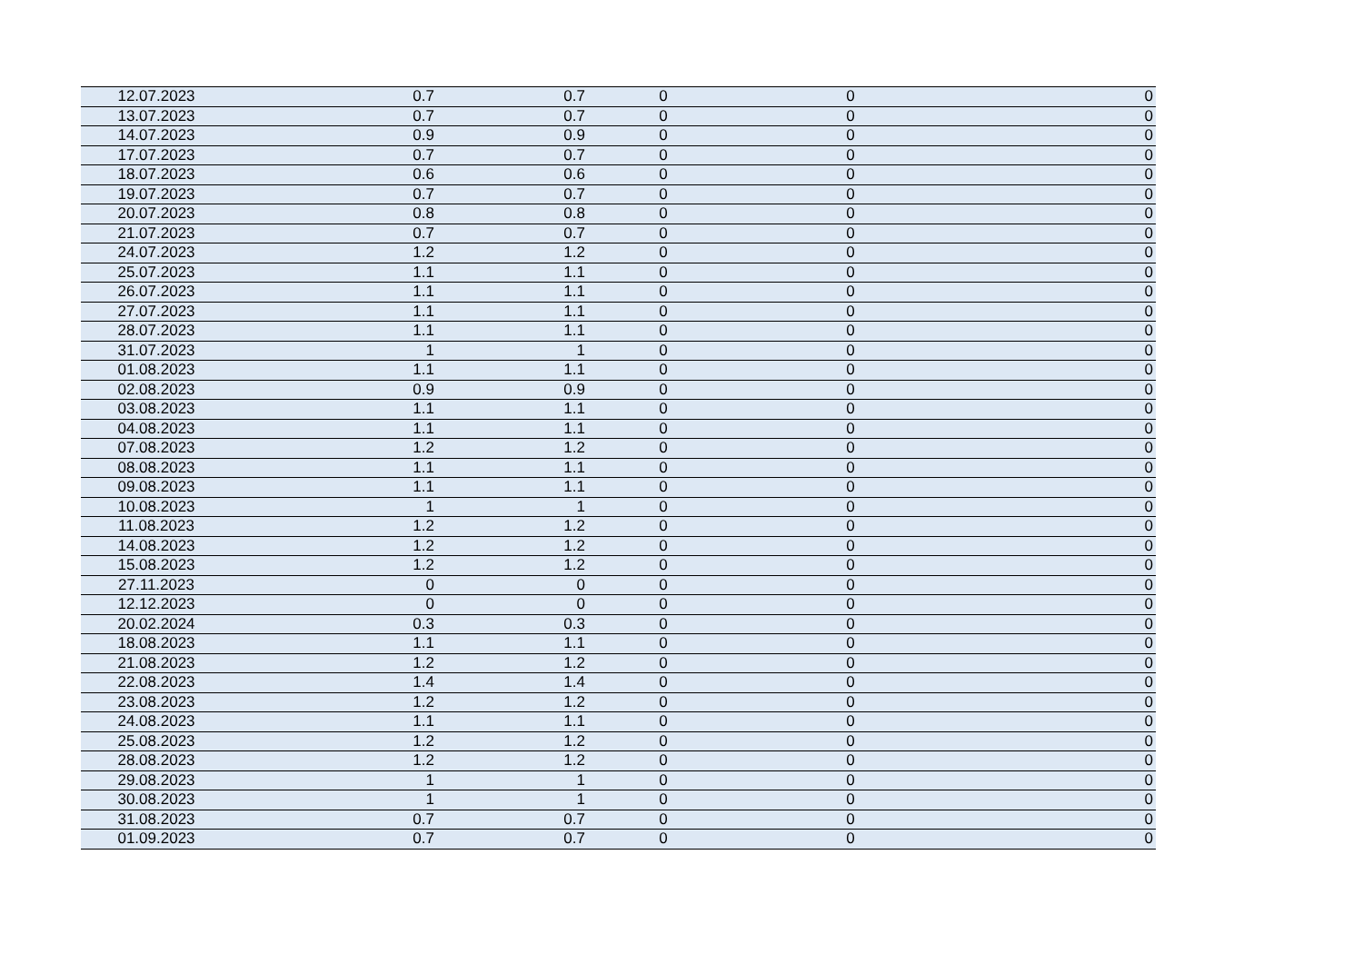| 12.07.2023 | 0.7 | 0.7 | 0 | 0 | 0 |
| 13.07.2023 | 0.7 | 0.7 | 0 | 0 | 0 |
| 14.07.2023 | 0.9 | 0.9 | 0 | 0 | 0 |
| 17.07.2023 | 0.7 | 0.7 | 0 | 0 | 0 |
| 18.07.2023 | 0.6 | 0.6 | 0 | 0 | 0 |
| 19.07.2023 | 0.7 | 0.7 | 0 | 0 | 0 |
| 20.07.2023 | 0.8 | 0.8 | 0 | 0 | 0 |
| 21.07.2023 | 0.7 | 0.7 | 0 | 0 | 0 |
| 24.07.2023 | 1.2 | 1.2 | 0 | 0 | 0 |
| 25.07.2023 | 1.1 | 1.1 | 0 | 0 | 0 |
| 26.07.2023 | 1.1 | 1.1 | 0 | 0 | 0 |
| 27.07.2023 | 1.1 | 1.1 | 0 | 0 | 0 |
| 28.07.2023 | 1.1 | 1.1 | 0 | 0 | 0 |
| 31.07.2023 | 1 | 1 | 0 | 0 | 0 |
| 01.08.2023 | 1.1 | 1.1 | 0 | 0 | 0 |
| 02.08.2023 | 0.9 | 0.9 | 0 | 0 | 0 |
| 03.08.2023 | 1.1 | 1.1 | 0 | 0 | 0 |
| 04.08.2023 | 1.1 | 1.1 | 0 | 0 | 0 |
| 07.08.2023 | 1.2 | 1.2 | 0 | 0 | 0 |
| 08.08.2023 | 1.1 | 1.1 | 0 | 0 | 0 |
| 09.08.2023 | 1.1 | 1.1 | 0 | 0 | 0 |
| 10.08.2023 | 1 | 1 | 0 | 0 | 0 |
| 11.08.2023 | 1.2 | 1.2 | 0 | 0 | 0 |
| 14.08.2023 | 1.2 | 1.2 | 0 | 0 | 0 |
| 15.08.2023 | 1.2 | 1.2 | 0 | 0 | 0 |
| 27.11.2023 | 0 | 0 | 0 | 0 | 0 |
| 12.12.2023 | 0 | 0 | 0 | 0 | 0 |
| 20.02.2024 | 0.3 | 0.3 | 0 | 0 | 0 |
| 18.08.2023 | 1.1 | 1.1 | 0 | 0 | 0 |
| 21.08.2023 | 1.2 | 1.2 | 0 | 0 | 0 |
| 22.08.2023 | 1.4 | 1.4 | 0 | 0 | 0 |
| 23.08.2023 | 1.2 | 1.2 | 0 | 0 | 0 |
| 24.08.2023 | 1.1 | 1.1 | 0 | 0 | 0 |
| 25.08.2023 | 1.2 | 1.2 | 0 | 0 | 0 |
| 28.08.2023 | 1.2 | 1.2 | 0 | 0 | 0 |
| 29.08.2023 | 1 | 1 | 0 | 0 | 0 |
| 30.08.2023 | 1 | 1 | 0 | 0 | 0 |
| 31.08.2023 | 0.7 | 0.7 | 0 | 0 | 0 |
| 01.09.2023 | 0.7 | 0.7 | 0 | 0 | 0 |